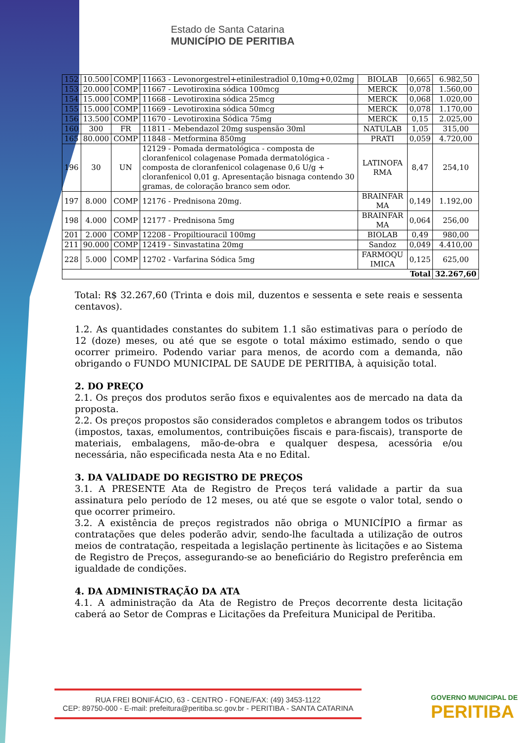Estado de Santa Catarina
MUNICÍPIO DE PERITIBA
| 152 | 10.500 | COMP | 11663 - Levonorgestrel+etinilestradiol 0,10mg+0,02mg | BIOLAB | 0,665 | 6.982,50 |
| 153 | 20.000 | COMP | 11667 - Levotiroxina sódica 100mcg | MERCK | 0,078 | 1.560,00 |
| 154 | 15.000 | COMP | 11668 - Levotiroxina sódica 25mcg | MERCK | 0,068 | 1.020,00 |
| 155 | 15.000 | COMP | 11669 - Levotiroxina sódica 50mcg | MERCK | 0,078 | 1.170,00 |
| 156 | 13.500 | COMP | 11670 - Levotiroxina Sódica 75mg | MERCK | 0,15 | 2.025,00 |
| 160 | 300 | FR | 11811 - Mebendazol 20mg suspensão 30ml | NATULAB | 1,05 | 315,00 |
| 165 | 80.000 | COMP | 11848 - Metformina 850mg | PRATI | 0,059 | 4.720,00 |
| 196 | 30 | UN | 12129 - Pomada dermatológica - composta de cloranfenicol colagenase Pomada dermatológica - composta de cloranfenicol colagenase 0,6 U/g + cloranfenicol 0,01 g. Apresentação bisnaga contendo 30 gramas, de coloração branco sem odor. | LATINOFA RMA | 8,47 | 254,10 |
| 197 | 8.000 | COMP | 12176 - Prednisona 20mg. | BRAINFAR MA | 0,149 | 1.192,00 |
| 198 | 4.000 | COMP | 12177 - Prednisona 5mg | BRAINFAR MA | 0,064 | 256,00 |
| 201 | 2.000 | COMP | 12208 - Propiltiouracil 100mg | BIOLAB | 0,49 | 980,00 |
| 211 | 90.000 | COMP | 12419 - Sinvastatina 20mg | Sandoz | 0,049 | 4.410,00 |
| 228 | 5.000 | COMP | 12702 - Varfarina Sódica 5mg | FARMOQU IMICA | 0,125 | 625,00 |
| Total | | | | | | 32.267,60 |
Total: R$ 32.267,60 (Trinta e dois mil, duzentos e sessenta e sete reais e sessenta centavos).
1.2. As quantidades constantes do subitem 1.1 são estimativas para o período de 12 (doze) meses, ou até que se esgote o total máximo estimado, sendo o que ocorrer primeiro. Podendo variar para menos, de acordo com a demanda, não obrigando o FUNDO MUNICIPAL DE SAUDE DE PERITIBA, à aquisição total.
2. DO PREÇO
2.1. Os preços dos produtos serão fixos e equivalentes aos de mercado na data da proposta.
2.2. Os preços propostos são considerados completos e abrangem todos os tributos (impostos, taxas, emolumentos, contribuições fiscais e para-fiscais), transporte de materiais, embalagens, mão-de-obra e qualquer despesa, acessória e/ou necessária, não especificada nesta Ata e no Edital.
3. DA VALIDADE DO REGISTRO DE PREÇOS
3.1. A PRESENTE Ata de Registro de Preços terá validade a partir da sua assinatura pelo período de 12 meses, ou até que se esgote o valor total, sendo o que ocorrer primeiro.
3.2. A existência de preços registrados não obriga o MUNICÍPIO a firmar as contratações que deles poderão advir, sendo-lhe facultada a utilização de outros meios de contratação, respeitada a legislação pertinente às licitações e ao Sistema de Registro de Preços, assegurando-se ao beneficiário do Registro preferência em igualdade de condições.
4. DA ADMINISTRAÇÃO DA ATA
4.1. A administração da Ata de Registro de Preços decorrente desta licitação caberá ao Setor de Compras e Licitações da Prefeitura Municipal de Peritiba.
RUA FREI BONIFÁCIO, 63 - CENTRO - FONE/FAX: (49) 3453-1122
CEP: 89750-000 - E-mail: prefeitura@peritiba.sc.gov.br - PERITIBA - SANTA CATARINA
GOVERNO MUNICIPAL DE
PERITIBA